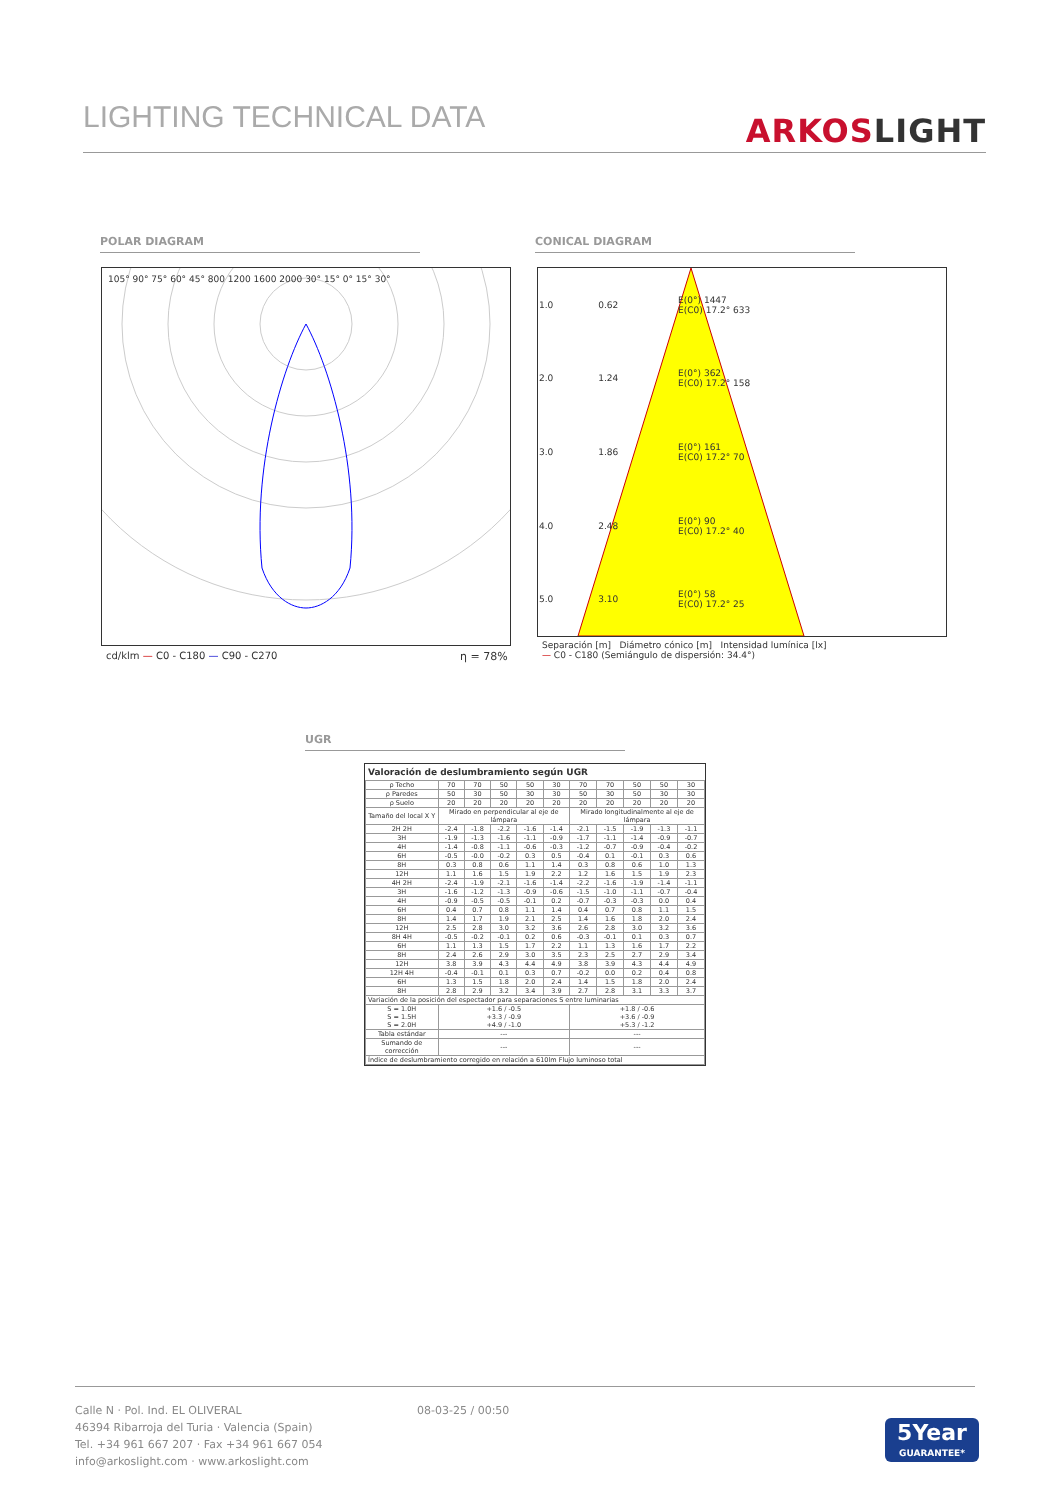LIGHTING TECHNICAL DATA
ARKOSLIGHT
POLAR DIAGRAM CONICAL DIAGRAM
105° 90° 75° 60° 45° 800 1200 1600 2000 30° 15° 0° 15° 30°
cd/klm — C0 - C180 — C90 - C270
η = 78%
| 1.0 | 0.62 | E(0°) 1447 E(C0) 17.2° 633 |
| 2.0 | 1.24 | E(0°) 362 E(C0) 17.2° 158 |
| 3.0 | 1.86 | E(0°) 161 E(C0) 17.2° 70 |
| 4.0 | 2.48 | E(0°) 90 E(C0) 17.2° 40 |
| 5.0 | 3.10 | E(0°) 58 E(C0) 17.2° 25 |
Separación [m] Diámetro cónico [m] Intensidad lumínica [lx]
— C0 - C180 (Semiángulo de dispersión: 34.4°)
UGR
Valoración de deslumbramiento según UGR
| ρ Techo | 70 | 70 | 50 | 50 | 30 | 70 | 70 | 50 | 50 | 30 |
| ρ Paredes | 50 | 30 | 50 | 30 | 30 | 50 | 30 | 50 | 30 | 30 |
| ρ Suelo | 20 | 20 | 20 | 20 | 20 | 20 | 20 | 20 | 20 | 20 |
| Tamaño del local X Y | Mirado en perpendicular al eje de lámpara | | | | | Mirado longitudinalmente al eje de lámpara | | | | |
| 2H 2H | -2.4 | -1.8 | -2.2 | -1.6 | -1.4 | -2.1 | -1.5 | -1.9 | -1.3 | -1.1 |
| 3H | -1.9 | -1.3 | -1.6 | -1.1 | -0.9 | -1.7 | -1.1 | -1.4 | -0.9 | -0.7 |
| 4H | -1.4 | -0.8 | -1.1 | -0.6 | -0.3 | -1.2 | -0.7 | -0.9 | -0.4 | -0.2 |
| 6H | -0.5 | -0.0 | -0.2 | 0.3 | 0.5 | -0.4 | 0.1 | -0.1 | 0.3 | 0.6 |
| 8H | 0.3 | 0.8 | 0.6 | 1.1 | 1.4 | 0.3 | 0.8 | 0.6 | 1.0 | 1.3 |
| 12H | 1.1 | 1.6 | 1.5 | 1.9 | 2.2 | 1.2 | 1.6 | 1.5 | 1.9 | 2.3 |
| 4H 2H | -2.4 | -1.9 | -2.1 | -1.6 | -1.4 | -2.2 | -1.6 | -1.9 | -1.4 | -1.1 |
| 3H | -1.6 | -1.2 | -1.3 | -0.9 | -0.6 | -1.5 | -1.0 | -1.1 | -0.7 | -0.4 |
| 4H | -0.9 | -0.5 | -0.5 | -0.1 | 0.2 | -0.7 | -0.3 | -0.3 | 0.0 | 0.4 |
| 6H | 0.4 | 0.7 | 0.8 | 1.1 | 1.4 | 0.4 | 0.7 | 0.8 | 1.1 | 1.5 |
| 8H | 1.4 | 1.7 | 1.9 | 2.1 | 2.5 | 1.4 | 1.6 | 1.8 | 2.0 | 2.4 |
| 12H | 2.5 | 2.8 | 3.0 | 3.2 | 3.6 | 2.6 | 2.8 | 3.0 | 3.2 | 3.6 |
| 8H 4H | -0.5 | -0.2 | -0.1 | 0.2 | 0.6 | -0.3 | -0.1 | 0.1 | 0.3 | 0.7 |
| 6H | 1.1 | 1.3 | 1.5 | 1.7 | 2.2 | 1.1 | 1.3 | 1.6 | 1.7 | 2.2 |
| 8H | 2.4 | 2.6 | 2.9 | 3.0 | 3.5 | 2.3 | 2.5 | 2.7 | 2.9 | 3.4 |
| 12H | 3.8 | 3.9 | 4.3 | 4.4 | 4.9 | 3.8 | 3.9 | 4.3 | 4.4 | 4.9 |
| 12H 4H | -0.4 | -0.1 | 0.1 | 0.3 | 0.7 | -0.2 | 0.0 | 0.2 | 0.4 | 0.8 |
| 6H | 1.3 | 1.5 | 1.8 | 2.0 | 2.4 | 1.4 | 1.5 | 1.8 | 2.0 | 2.4 |
| 8H | 2.8 | 2.9 | 3.2 | 3.4 | 3.9 | 2.7 | 2.8 | 3.1 | 3.3 | 3.7 |
| Variación de la posición del espectador para separaciones S entre luminarias | | | | | | | | | | |
| S = 1.0H S = 1.5H S = 2.0H | +1.6 / -0.5 +3.3 / -0.9 +4.9 / -1.0 | | | | | +1.8 / -0.6 +3.6 / -0.9 +5.3 / -1.2 | | | | |
| Tabla estándar | --- | | | | | --- | | | | |
| Sumando de corrección | --- | | | | | --- | | | | |
| Índice de deslumbramiento corregido en relación a 610lm Flujo luminoso total | | | | | | | | | | |
Calle N · Pol. Ind. EL OLIVERAL
46394 Ribarroja del Turia · Valencia (Spain)
Tel. +34 961 667 207 · Fax +34 961 667 054
info@arkoslight.com · www.arkoslight.com
08-03-25 / 00:50
5Year
GUARANTEE*